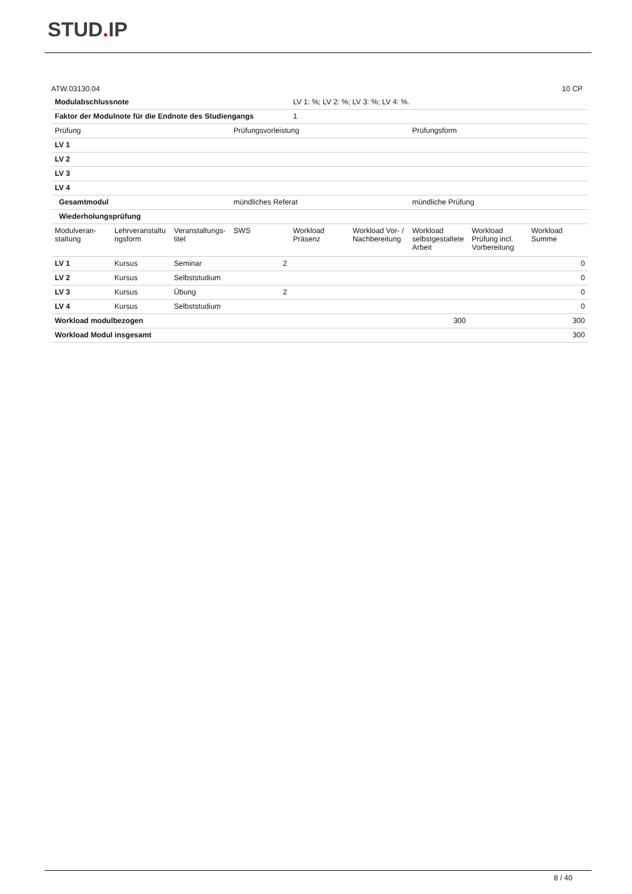STUD. IP
ATW.03130.04 10 CP
| Modulabschlussnote | | | | LV 1: %; LV 2: %; LV 3: %; LV 4: %. | | | | |
| Faktor der Modulnote für die Endnote des Studiengangs | | | | 1 | | | | |
| Prüfung | | | Prüfungsvorleistung | | | Prüfungsform | | |
| LV 1 | | | | | | | | |
| LV 2 | | | | | | | | |
| LV 3 | | | | | | | | |
| LV 4 | | | | | | | | |
| Gesamtmodul | | | mündliches Referat | | | mündliche Prüfung | | |
| Wiederholungsprüfung | | | | | | | | |
| Modulveran- staltung | Lehrveranstaltu ngsform | Veranstaltungs- titel | SWS | Workload Präsenz | Workload Vor- / Nachbereitung | Workload selbstgestaltete Arbeit | Workload Prüfung incl. Vorbereitung | Workload Summe |
| LV 1 | Kursus | Seminar | 2 | | | | | 0 |
| LV 2 | Kursus | Selbststudium | | | | | | 0 |
| LV 3 | Kursus | Übung | 2 | | | | | 0 |
| LV 4 | Kursus | Selbststudium | | | | | | 0 |
| Workload modulbezogen | | | | | | 300 | | 300 |
| Workload Modul insgesamt | | | | | | | | 300 |
8 / 40